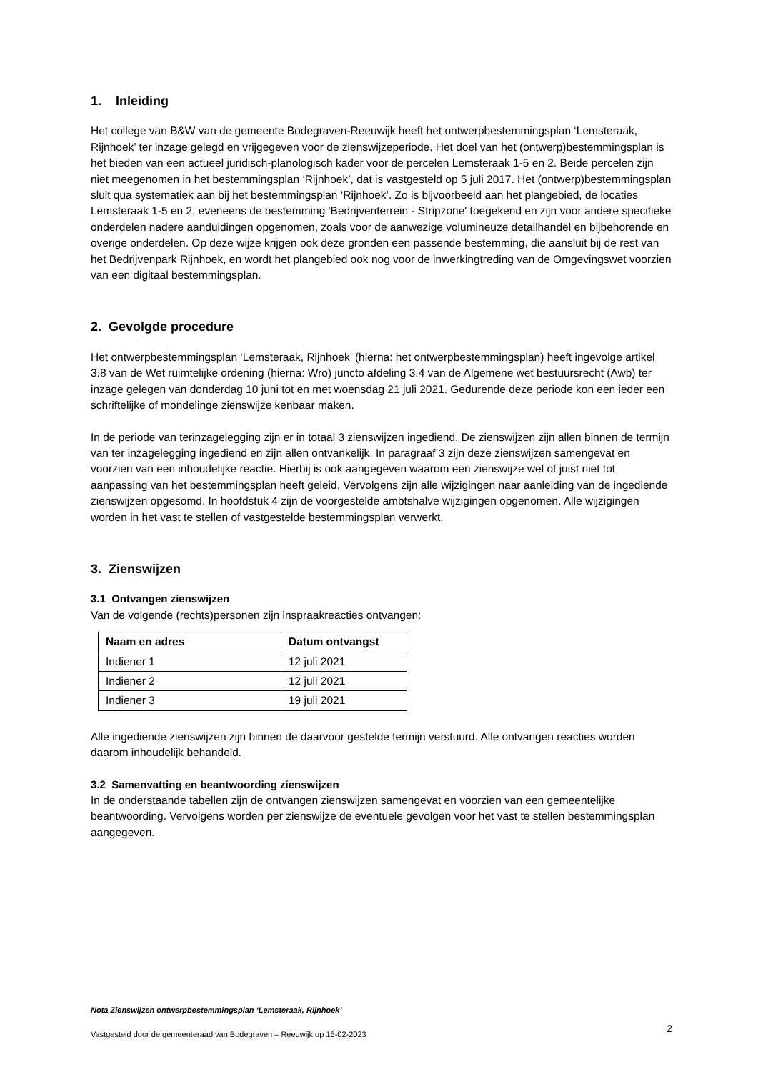1. Inleiding
Het college van B&W van de gemeente Bodegraven-Reeuwijk heeft het ontwerpbestemmingsplan ‘Lemsteraak, Rijnhoek’ ter inzage gelegd en vrijgegeven voor de zienswijzeperiode. Het doel van het (ontwerp)bestemmingsplan is het bieden van een actueel juridisch-planologisch kader voor de percelen Lemsteraak 1-5 en 2. Beide percelen zijn niet meegenomen in het bestemmingsplan ‘Rijnhoek’, dat is vastgesteld op 5 juli 2017. Het (ontwerp)bestemmingsplan sluit qua systematiek aan bij het bestemmingsplan ‘Rijnhoek’. Zo is bijvoorbeeld aan het plangebied, de locaties Lemsteraak 1-5 en 2, eveneens de bestemming 'Bedrijventerrein - Stripzone' toegekend en zijn voor andere specifieke onderdelen nadere aanduidingen opgenomen, zoals voor de aanwezige volumineuze detailhandel en bijbehorende en overige onderdelen. Op deze wijze krijgen ook deze gronden een passende bestemming, die aansluit bij de rest van het Bedrijvenpark Rijnhoek, en wordt het plangebied ook nog voor de inwerkingtreding van de Omgevingswet voorzien van een digitaal bestemmingsplan.
2. Gevolgde procedure
Het ontwerpbestemmingsplan ‘Lemsteraak, Rijnhoek’ (hierna: het ontwerpbestemmingsplan) heeft ingevolge artikel 3.8 van de Wet ruimtelijke ordening (hierna: Wro) juncto afdeling 3.4 van de Algemene wet bestuursrecht (Awb) ter inzage gelegen van donderdag 10 juni tot en met woensdag 21 juli 2021. Gedurende deze periode kon een ieder een schriftelijke of mondelinge zienswijze kenbaar maken.
In de periode van terinzagelegging zijn er in totaal 3 zienswijzen ingediend. De zienswijzen zijn allen binnen de termijn van ter inzagelegging ingediend en zijn allen ontvankelijk. In paragraaf 3 zijn deze zienswijzen samengevat en voorzien van een inhoudelijke reactie. Hierbij is ook aangegeven waarom een zienswijze wel of juist niet tot aanpassing van het bestemmingsplan heeft geleid. Vervolgens zijn alle wijzigingen naar aanleiding van de ingediende zienswijzen opgesomd. In hoofdstuk 4 zijn de voorgestelde ambtshalve wijzigingen opgenomen. Alle wijzigingen worden in het vast te stellen of vastgestelde bestemmingsplan verwerkt.
3. Zienswijzen
3.1 Ontvangen zienswijzen
Van de volgende (rechts)personen zijn inspraakreacties ontvangen:
| Naam en adres | Datum ontvangst |
| --- | --- |
| Indiener 1 | 12 juli 2021 |
| Indiener 2 | 12 juli 2021 |
| Indiener 3 | 19 juli 2021 |
Alle ingediende zienswijzen zijn binnen de daarvoor gestelde termijn verstuurd. Alle ontvangen reacties worden daarom inhoudelijk behandeld.
3.2 Samenvatting en beantwoording zienswijzen
In de onderstaande tabellen zijn de ontvangen zienswijzen samengevat en voorzien van een gemeentelijke beantwoording. Vervolgens worden per zienswijze de eventuele gevolgen voor het vast te stellen bestemmingsplan aangegeven.
Nota Zienswijzen ontwerpbestemmingsplan ‘Lemsteraak, Rijnhoek’
Vastgesteld door de gemeenteraad van Bodegraven – Reeuwijk op 15-02-2023 2